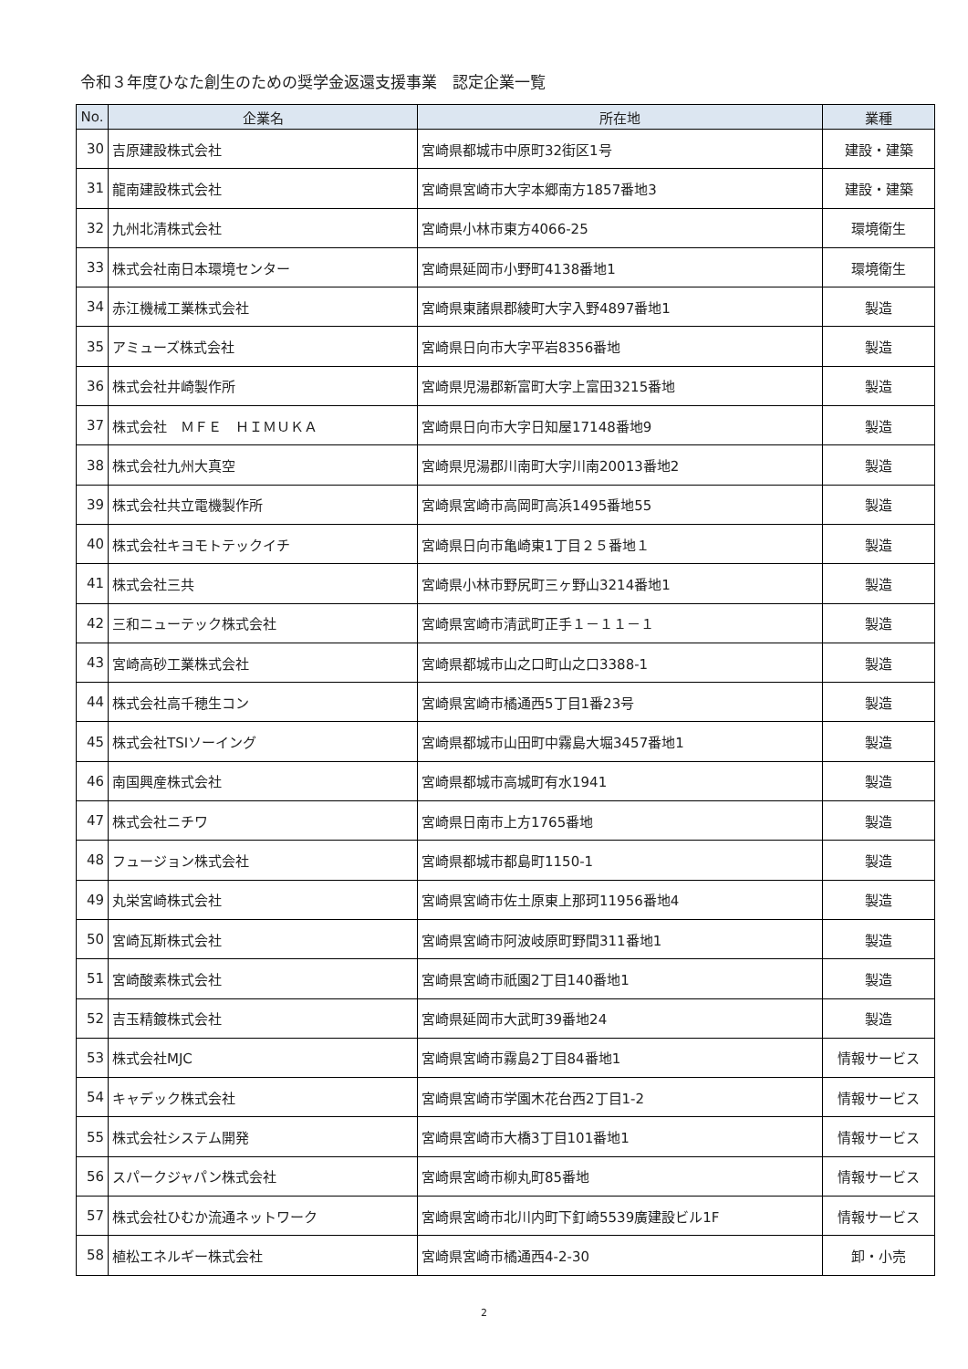令和３年度ひなた創生のための奨学金返還支援事業　認定企業一覧
| No. | 企業名 | 所在地 | 業種 |
| --- | --- | --- | --- |
| 30 | 吉原建設株式会社 | 宮崎県都城市中原町32街区1号 | 建設・建築 |
| 31 | 龍南建設株式会社 | 宮崎県宮崎市大字本郷南方1857番地3 | 建設・建築 |
| 32 | 九州北清株式会社 | 宮崎県小林市東方4066-25 | 環境衛生 |
| 33 | 株式会社南日本環境センター | 宮崎県延岡市小野町4138番地1 | 環境衛生 |
| 34 | 赤江機械工業株式会社 | 宮崎県東諸県郡綾町大字入野4897番地1 | 製造 |
| 35 | アミューズ株式会社 | 宮崎県日向市大字平岩8356番地 | 製造 |
| 36 | 株式会社井崎製作所 | 宮崎県児湯郡新富町大字上富田3215番地 | 製造 |
| 37 | 株式会社 ＭＦＥ ＨＩＭＵＫＡ | 宮崎県日向市大字日知屋17148番地9 | 製造 |
| 38 | 株式会社九州大真空 | 宮崎県児湯郡川南町大字川南20013番地2 | 製造 |
| 39 | 株式会社共立電機製作所 | 宮崎県宮崎市高岡町高浜1495番地55 | 製造 |
| 40 | 株式会社キヨモトテックイチ | 宮崎県日向市亀崎東1丁目２５番地１ | 製造 |
| 41 | 株式会社三共 | 宮崎県小林市野尻町三ヶ野山3214番地1 | 製造 |
| 42 | 三和ニューテック株式会社 | 宮崎県宮崎市清武町正手１－１１－１ | 製造 |
| 43 | 宮崎高砂工業株式会社 | 宮崎県都城市山之口町山之口3388-1 | 製造 |
| 44 | 株式会社高千穂生コン | 宮崎県宮崎市橘通西5丁目1番23号 | 製造 |
| 45 | 株式会社TSIソーイング | 宮崎県都城市山田町中霧島大堀3457番地1 | 製造 |
| 46 | 南国興産株式会社 | 宮崎県都城市高城町有水1941 | 製造 |
| 47 | 株式会社ニチワ | 宮崎県日南市上方1765番地 | 製造 |
| 48 | フュージョン株式会社 | 宮崎県都城市都島町1150-1 | 製造 |
| 49 | 丸栄宮崎株式会社 | 宮崎県宮崎市佐土原東上那珂11956番地4 | 製造 |
| 50 | 宮崎瓦斯株式会社 | 宮崎県宮崎市阿波岐原町野間311番地1 | 製造 |
| 51 | 宮崎酸素株式会社 | 宮崎県宮崎市祇園2丁目140番地1 | 製造 |
| 52 | 吉玉精鍍株式会社 | 宮崎県延岡市大武町39番地24 | 製造 |
| 53 | 株式会社MJC | 宮崎県宮崎市霧島2丁目84番地1 | 情報サービス |
| 54 | キャデック株式会社 | 宮崎県宮崎市学園木花台西2丁目1-2 | 情報サービス |
| 55 | 株式会社システム開発 | 宮崎県宮崎市大橋3丁目101番地1 | 情報サービス |
| 56 | スパークジャパン株式会社 | 宮崎県宮崎市柳丸町85番地 | 情報サービス |
| 57 | 株式会社ひむか流通ネットワーク | 宮崎県宮崎市北川内町下釘崎5539廣建設ビル1F | 情報サービス |
| 58 | 植松エネルギー株式会社 | 宮崎県宮崎市橘通西4-2-30 | 卸・小売 |
2